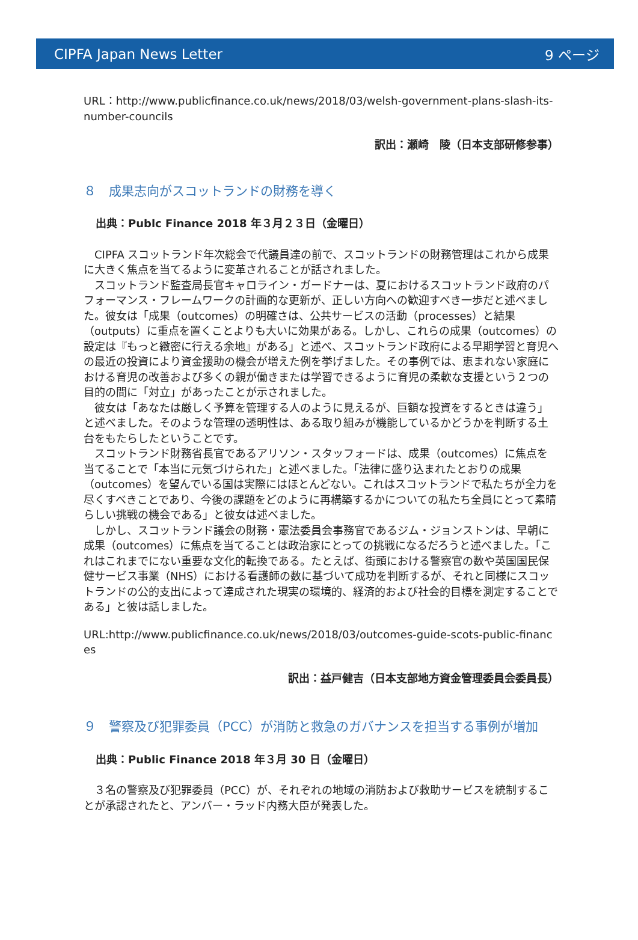CIPFA Japan News Letter 9 ページ
URL：http://www.publicfinance.co.uk/news/2018/03/welsh-government-plans-slash-its-number-councils
訳出：瀬崎　陵（日本支部研修参事）
８　成果志向がスコットランドの財務を導く
出典：Publc Finance 2018 年３月２３日（金曜日）
CIPFA スコットランド年次総会で代議員達の前で、スコットランドの財務管理はこれから成果に大きく焦点を当てるように変革されることが話されました。
スコットランド監査局長官キャロライン・ガードナーは、夏におけるスコットランド政府のパフォーマンス・フレームワークの計画的な更新が、正しい方向への歓迎すべき一歩だと述べました。彼女は「成果（outcomes）の明確さは、公共サービスの活動（processes）と結果（outputs）に重点を置くことよりも大いに効果がある。しかし、これらの成果（outcomes）の設定は『もっと緻密に行える余地』がある」と述べ、スコットランド政府による早期学習と育児への最近の投資により資金援助の機会が増えた例を挙げました。その事例では、恵まれない家庭における育児の改善および多くの親が働きまたは学習できるように育児の柔軟な支援という２つの目的の間に「対立」があったことが示されました。
彼女は「あなたは厳しく予算を管理する人のように見えるが、巨額な投資をするときは違う」と述べました。そのような管理の透明性は、ある取り組みが機能しているかどうかを判断する土台をもたらしたということです。
スコットランド財務省長官であるアリソン・スタッフォードは、成果（outcomes）に焦点を当てることで「本当に元気づけられた」と述べました。「法律に盛り込まれたとおりの成果（outcomes）を望んでいる国は実際にはほとんどない。これはスコットランドで私たちが全力を尽くすべきことであり、今後の課題をどのように再構築するかについての私たち全員にとって素晴らしい挑戦の機会である」と彼女は述べました。
しかし、スコットランド議会の財務・憲法委員会事務官であるジム・ジョンストンは、早朝に成果（outcomes）に焦点を当てることは政治家にとっての挑戦になるだろうと述べました。「これはこれまでにない重要な文化的転換である。たとえば、街頭における警察官の数や英国国民保健サービス事業（NHS）における看護師の数に基づいて成功を判断するが、それと同様にスコットランドの公的支出によって達成された現実の環境的、経済的および社会的目標を測定することである」と彼は話しました。
URL:http://www.publicfinance.co.uk/news/2018/03/outcomes-guide-scots-public-finances
訳出：益戸健吉（日本支部地方資金管理委員会委員長）
９　警察及び犯罪委員（PCC）が消防と救急のガバナンスを担当する事例が増加
出典：Public Finance 2018 年３月 30 日（金曜日）
３名の警察及び犯罪委員（PCC）が、それぞれの地域の消防および救助サービスを統制することが承認されたと、アンバー・ラッド内務大臣が発表した。